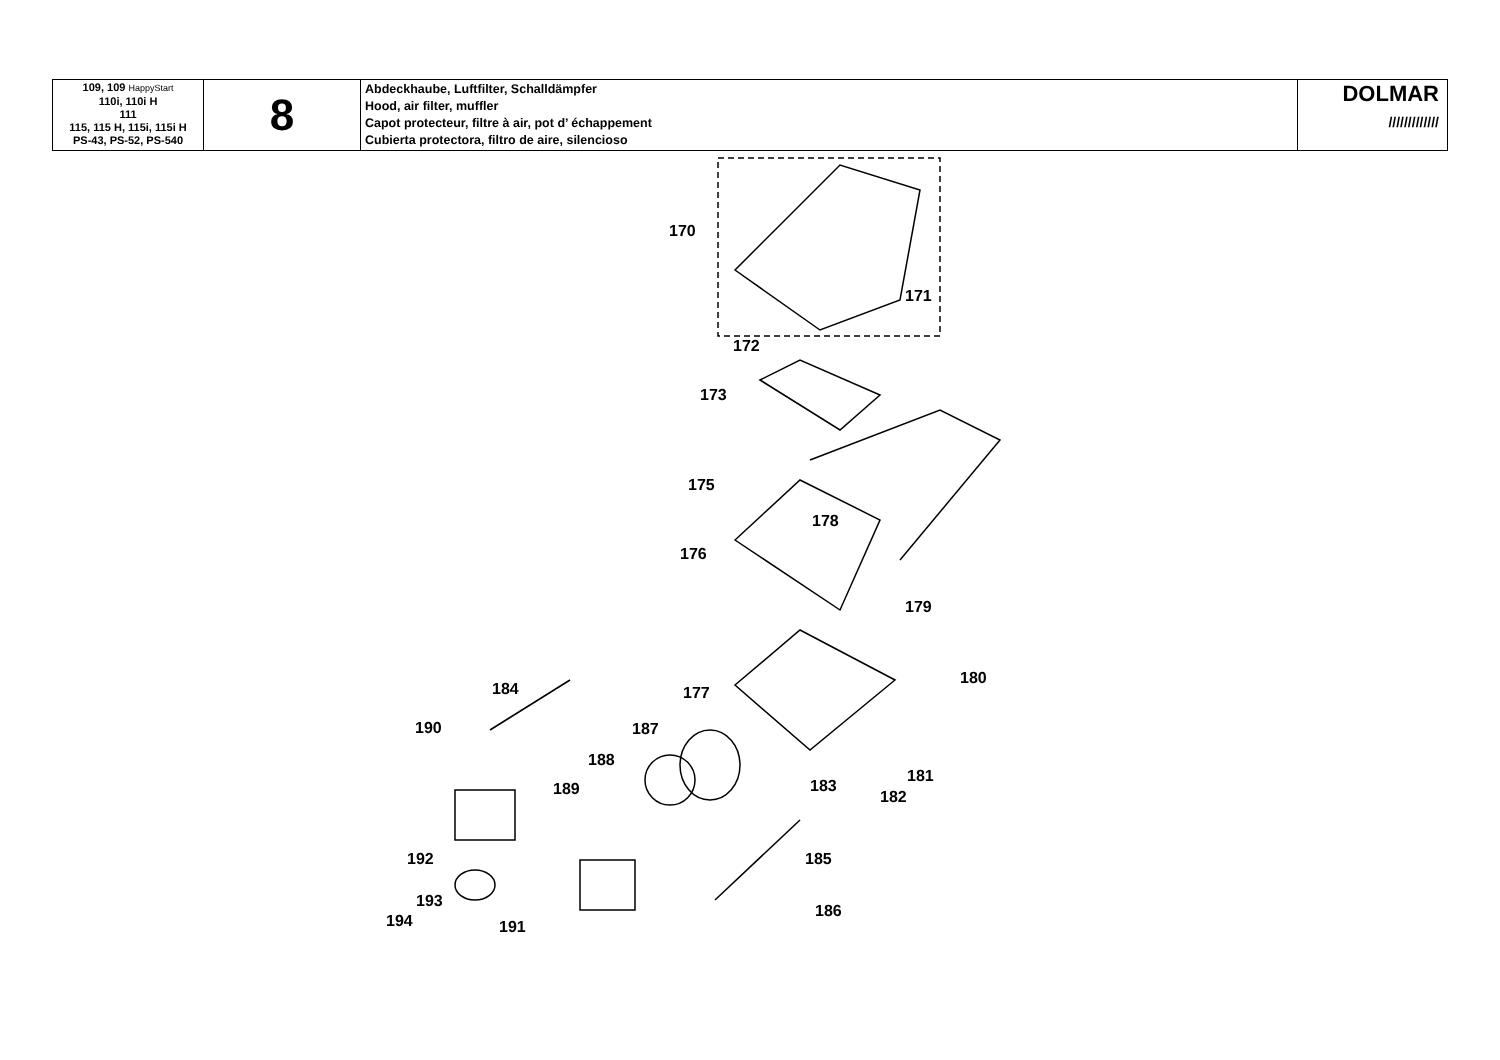| 109, 109 HappyStart 110i, 110i H 111 115, 115 H, 115i, 115i H PS-43, PS-52, PS-540 | 8 | Abdeckhaube, Luftfilter, Schalldämpfer Hood, air filter, muffler Capot protecteur, filtre à air, pot d’ échappement Cubierta protectora, filtro de aire, silencioso | DOLMAR ///////////// |
170
171
172
173
175
176
178
179
180
184 177
190 187
188
181
189 183
182
185
192
193
186
194 191